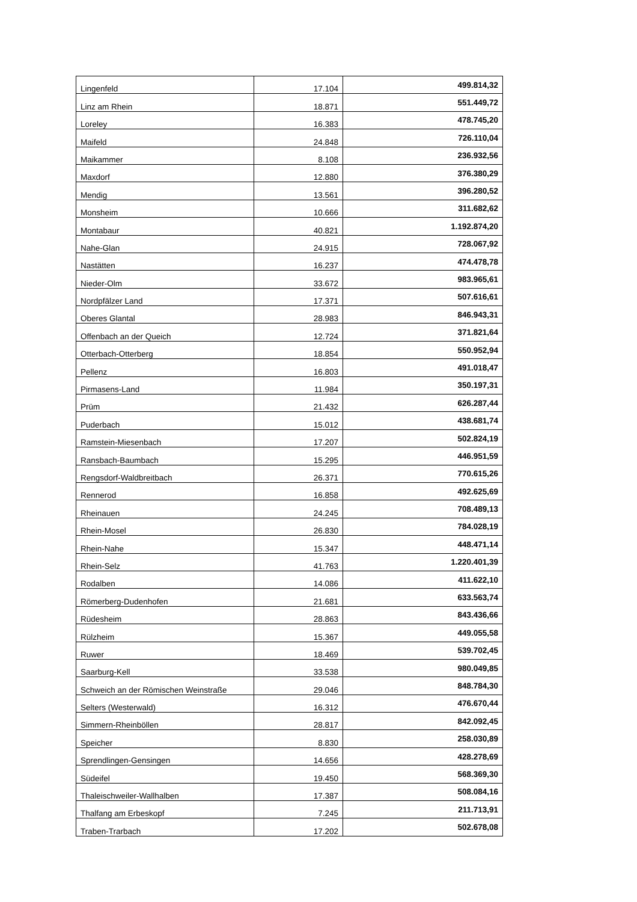| Lingenfeld | 17.104 | 499.814,32 |
| Linz am Rhein | 18.871 | 551.449,72 |
| Loreley | 16.383 | 478.745,20 |
| Maifeld | 24.848 | 726.110,04 |
| Maikammer | 8.108 | 236.932,56 |
| Maxdorf | 12.880 | 376.380,29 |
| Mendig | 13.561 | 396.280,52 |
| Monsheim | 10.666 | 311.682,62 |
| Montabaur | 40.821 | 1.192.874,20 |
| Nahe-Glan | 24.915 | 728.067,92 |
| Nastätten | 16.237 | 474.478,78 |
| Nieder-Olm | 33.672 | 983.965,61 |
| Nordpfälzer Land | 17.371 | 507.616,61 |
| Oberes Glantal | 28.983 | 846.943,31 |
| Offenbach an der Queich | 12.724 | 371.821,64 |
| Otterbach-Otterberg | 18.854 | 550.952,94 |
| Pellenz | 16.803 | 491.018,47 |
| Pirmasens-Land | 11.984 | 350.197,31 |
| Prüm | 21.432 | 626.287,44 |
| Puderbach | 15.012 | 438.681,74 |
| Ramstein-Miesenbach | 17.207 | 502.824,19 |
| Ransbach-Baumbach | 15.295 | 446.951,59 |
| Rengsdorf-Waldbreitbach | 26.371 | 770.615,26 |
| Rennerod | 16.858 | 492.625,69 |
| Rheinauen | 24.245 | 708.489,13 |
| Rhein-Mosel | 26.830 | 784.028,19 |
| Rhein-Nahe | 15.347 | 448.471,14 |
| Rhein-Selz | 41.763 | 1.220.401,39 |
| Rodalben | 14.086 | 411.622,10 |
| Römerberg-Dudenhofen | 21.681 | 633.563,74 |
| Rüdesheim | 28.863 | 843.436,66 |
| Rülzheim | 15.367 | 449.055,58 |
| Ruwer | 18.469 | 539.702,45 |
| Saarburg-Kell | 33.538 | 980.049,85 |
| Schweich an der Römischen Weinstraße | 29.046 | 848.784,30 |
| Selters (Westerwald) | 16.312 | 476.670,44 |
| Simmern-Rheinböllen | 28.817 | 842.092,45 |
| Speicher | 8.830 | 258.030,89 |
| Sprendlingen-Gensingen | 14.656 | 428.278,69 |
| Südeifel | 19.450 | 568.369,30 |
| Thaleischweiler-Wallhalben | 17.387 | 508.084,16 |
| Thalfang am Erbeskopf | 7.245 | 211.713,91 |
| Traben-Trarbach | 17.202 | 502.678,08 |